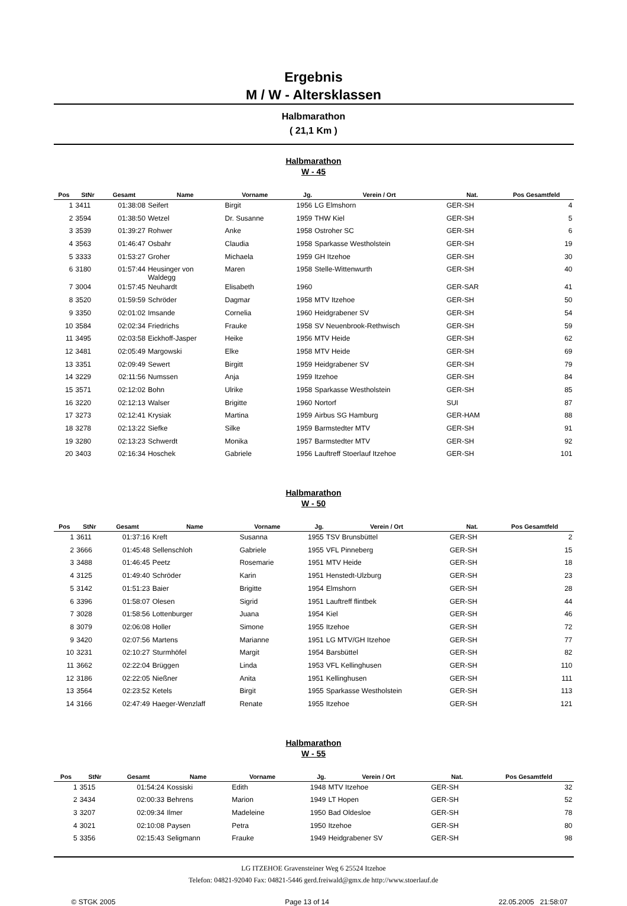Ergebnis
M / W - Altersklassen
Halbmarathon
( 21,1 Km )
Halbmarathon
W - 45
| Pos | StNr | Gesamt | Name | Vorname | Jg. | Verein / Ort | Nat. | Pos Gesamtfeld |
| --- | --- | --- | --- | --- | --- | --- | --- | --- |
| 1 | 3411 | 01:38:08 | Seifert | Birgit | 1956 | LG Elmshorn | GER-SH | 4 |
| 2 | 3594 | 01:38:50 | Wetzel | Dr. Susanne | 1959 | THW Kiel | GER-SH | 5 |
| 3 | 3539 | 01:39:27 | Rohwer | Anke | 1958 | Ostroher SC | GER-SH | 6 |
| 4 | 3563 | 01:46:47 | Osbahr | Claudia | 1958 | Sparkasse Westholstein | GER-SH | 19 |
| 5 | 3333 | 01:53:27 | Groher | Michaela | 1959 | GH Itzehoe | GER-SH | 30 |
| 6 | 3180 | 01:57:44 | Heusinger von Waldegg | Maren | 1958 | Stelle-Wittenwurth | GER-SH | 40 |
| 7 | 3004 | 01:57:45 | Neuhardt | Elisabeth | 1960 | | GER-SAR | 41 |
| 8 | 3520 | 01:59:59 | Schröder | Dagmar | 1958 | MTV Itzehoe | GER-SH | 50 |
| 9 | 3350 | 02:01:02 | Imsande | Cornelia | 1960 | Heidgrabener SV | GER-SH | 54 |
| 10 | 3584 | 02:02:34 | Friedrichs | Frauke | 1958 | SV Neuenbrook-Rethwisch | GER-SH | 59 |
| 11 | 3495 | 02:03:58 | Eickhoff-Jasper | Heike | 1956 | MTV Heide | GER-SH | 62 |
| 12 | 3481 | 02:05:49 | Margowski | Elke | 1958 | MTV Heide | GER-SH | 69 |
| 13 | 3351 | 02:09:49 | Sewert | Birgitt | 1959 | Heidgrabener SV | GER-SH | 79 |
| 14 | 3229 | 02:11:56 | Numssen | Anja | 1959 | Itzehoe | GER-SH | 84 |
| 15 | 3571 | 02:12:02 | Bohn | Ulrike | 1958 | Sparkasse Westholstein | GER-SH | 85 |
| 16 | 3220 | 02:12:13 | Walser | Brigitte | 1960 | Nortorf | SUI | 87 |
| 17 | 3273 | 02:12:41 | Krysiak | Martina | 1959 | Airbus SG Hamburg | GER-HAM | 88 |
| 18 | 3278 | 02:13:22 | Siefke | Silke | 1959 | Barmstedter MTV | GER-SH | 91 |
| 19 | 3280 | 02:13:23 | Schwerdt | Monika | 1957 | Barmstedter MTV | GER-SH | 92 |
| 20 | 3403 | 02:16:34 | Hoschek | Gabriele | 1956 | Lauftreff Stoerlauf Itzehoe | GER-SH | 101 |
Halbmarathon
W - 50
| Pos | StNr | Gesamt | Name | Vorname | Jg. | Verein / Ort | Nat. | Pos Gesamtfeld |
| --- | --- | --- | --- | --- | --- | --- | --- | --- |
| 1 | 3611 | 01:37:16 | Kreft | Susanna | 1955 | TSV Brunsbüttel | GER-SH | 2 |
| 2 | 3666 | 01:45:48 | Sellenschloh | Gabriele | 1955 | VFL Pinneberg | GER-SH | 15 |
| 3 | 3488 | 01:46:45 | Peetz | Rosemarie | 1951 | MTV Heide | GER-SH | 18 |
| 4 | 3125 | 01:49:40 | Schröder | Karin | 1951 | Henstedt-Ulzburg | GER-SH | 23 |
| 5 | 3142 | 01:51:23 | Baier | Brigitte | 1954 | Elmshorn | GER-SH | 28 |
| 6 | 3396 | 01:58:07 | Olesen | Sigrid | 1951 | Lauftreff flintbek | GER-SH | 44 |
| 7 | 3028 | 01:58:56 | Lottenburger | Juana | 1954 | Kiel | GER-SH | 46 |
| 8 | 3079 | 02:06:08 | Holler | Simone | 1955 | Itzehoe | GER-SH | 72 |
| 9 | 3420 | 02:07:56 | Martens | Marianne | 1951 | LG MTV/GH Itzehoe | GER-SH | 77 |
| 10 | 3231 | 02:10:27 | Sturmhöfel | Margit | 1954 | Barsbüttel | GER-SH | 82 |
| 11 | 3662 | 02:22:04 | Brüggen | Linda | 1953 | VFL Kellinghusen | GER-SH | 110 |
| 12 | 3186 | 02:22:05 | Nießner | Anita | 1951 | Kellinghusen | GER-SH | 111 |
| 13 | 3564 | 02:23:52 | Ketels | Birgit | 1955 | Sparkasse Westholstein | GER-SH | 113 |
| 14 | 3166 | 02:47:49 | Haeger-Wenzlaff | Renate | 1955 | Itzehoe | GER-SH | 121 |
Halbmarathon
W - 55
| Pos | StNr | Gesamt | Name | Vorname | Jg. | Verein / Ort | Nat. | Pos Gesamtfeld |
| --- | --- | --- | --- | --- | --- | --- | --- | --- |
| 1 | 3515 | 01:54:24 | Kossiski | Edith | 1948 | MTV Itzehoe | GER-SH | 32 |
| 2 | 3434 | 02:00:33 | Behrens | Marion | 1949 | LT Hopen | GER-SH | 52 |
| 3 | 3207 | 02:09:34 | Ilmer | Madeleine | 1950 | Bad Oldesloe | GER-SH | 78 |
| 4 | 3021 | 02:10:08 | Paysen | Petra | 1950 | Itzehoe | GER-SH | 80 |
| 5 | 3356 | 02:15:43 | Seligmann | Frauke | 1949 | Heidgrabener SV | GER-SH | 98 |
LG ITZEHOE Gravensteiner Weg 6 25524 Itzehoe
Telefon: 04821-92040 Fax: 04821-5446 gerd.freiwald@gmx.de http://www.stoerlauf.de
© STGK 2005 Page 13 of 14 22.05.2005 21:58:07